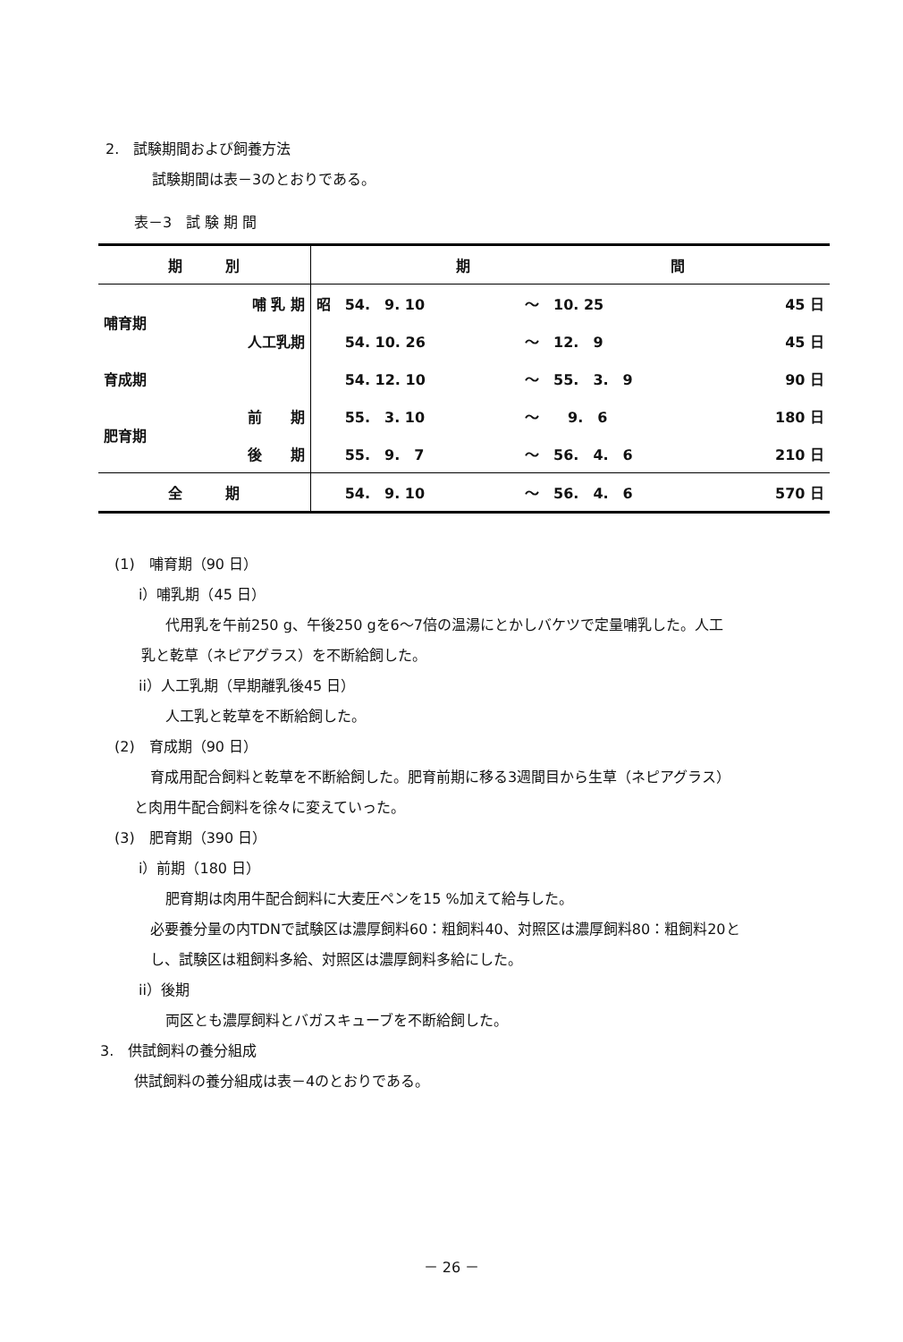2.　試験期間および飼養方法
試験期間は表－3のとおりである。
表－3　試 験 期 間
| 期 別 | | 期 間 | | |
| --- | --- | --- | --- | --- |
| 哺育期 | 哺 乳 期 | 昭 54. 9. 10 | ～ 10. 25 | 45 日 |
| | 人工乳期 | 54. 10. 26 | ～ 12. 9 | 45 日 |
| 育成期 | | 54. 12. 10 | ～ 55. 3. 9 | 90 日 |
| 肥育期 | 前 期 | 55. 3. 10 | ～ 9. 6 | 180 日 |
| | 後 期 | 55. 9. 7 | ～ 56. 4. 6 | 210 日 |
| 全 期 | | 54. 9. 10 | ～ 56. 4. 6 | 570 日 |
(1)　哺育期（90 日）
i）哺乳期（45 日）
代用乳を午前250 g、午後250 gを6～7倍の温湯にとかしバケツで定量哺乳した。人工
乳と乾草（ネピアグラス）を不断給飼した。
ii）人工乳期（早期離乳後45 日）
人工乳と乾草を不断給飼した。
(2)　育成期（90 日）
育成用配合飼料と乾草を不断給飼した。肥育前期に移る3週間目から生草（ネピアグラス）
と肉用牛配合飼料を徐々に変えていった。
(3)　肥育期（390 日）
i）前期（180 日）
肥育期は肉用牛配合飼料に大麦圧ペンを15 %加えて給与した。
必要養分量の内TDNで試験区は濃厚飼料60：粗飼料40、対照区は濃厚飼料80：粗飼料20と
し、試験区は粗飼料多給、対照区は濃厚飼料多給にした。
ii）後期
両区とも濃厚飼料とバガスキューブを不断給飼した。
3.　供試飼料の養分組成
供試飼料の養分組成は表－4のとおりである。
－ 26 －